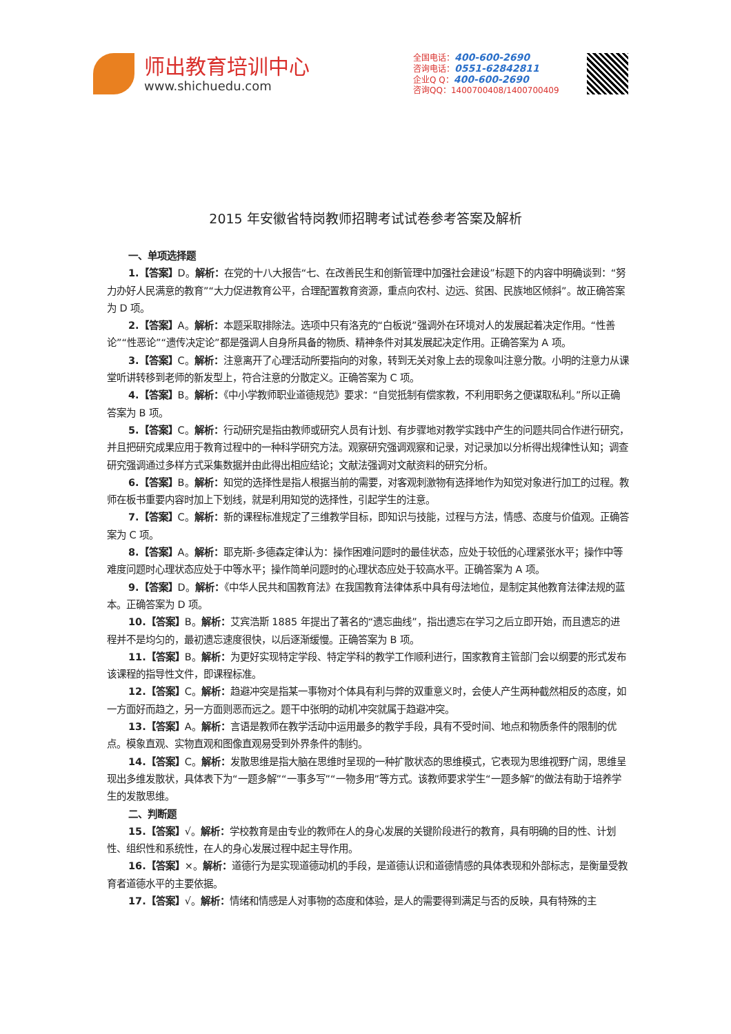师出教育培训中心
www.shichuedu.com
全国电话：400-600-2690
咨询电话：0551-62842811
企业Q Q：400-600-2690
咨询QQ：1400700408/1400700409
2015 年安徽省特岗教师招聘考试试卷参考答案及解析
一、单项选择题
1.【答案】D。解析：在党的十八大报告“七、在改善民生和创新管理中加强社会建设”标题下的内容中明确谈到：“努力办好人民满意的教育”“大力促进教育公平，合理配置教育资源，重点向农村、边远、贫困、民族地区倾斜”。故正确答案为 D 项。
2.【答案】A。解析：本题采取排除法。选项中只有洛克的“白板说”强调外在环境对人的发展起着决定作用。“性善论”“性恶论”“遗传决定论”都是强调人自身所具备的物质、精神条件对其发展起决定作用。正确答案为 A 项。
3.【答案】C。解析：注意离开了心理活动所要指向的对象，转到无关对象上去的现象叫注意分散。小明的注意力从课堂听讲转移到老师的新发型上，符合注意的分散定义。正确答案为 C 项。
4.【答案】B。解析：《中小学教师职业道德规范》要求：“自觉抵制有偿家教，不利用职务之便谋取私利。”所以正确答案为 B 项。
5.【答案】C。解析：行动研究是指由教师或研究人员有计划、有步骤地对教学实践中产生的问题共同合作进行研究，并且把研究成果应用于教育过程中的一种科学研究方法。观察研究强调观察和记录，对记录加以分析得出规律性认知；调查研究强调通过多样方式采集数据并由此得出相应结论；文献法强调对文献资料的研究分析。
6.【答案】B。解析：知觉的选择性是指人根据当前的需要，对客观刺激物有选择地作为知觉对象进行加工的过程。教师在板书重要内容时加上下划线，就是利用知觉的选择性，引起学生的注意。
7.【答案】C。解析：新的课程标准规定了三维教学目标，即知识与技能，过程与方法，情感、态度与价值观。正确答案为 C 项。
8.【答案】A。解析：耶克斯-多德森定律认为：操作困难问题时的最佳状态，应处于较低的心理紧张水平；操作中等难度问题时心理状态应处于中等水平；操作简单问题时的心理状态应处于较高水平。正确答案为 A 项。
9.【答案】D。解析：《中华人民共和国教育法》在我国教育法律体系中具有母法地位，是制定其他教育法律法规的蓝本。正确答案为 D 项。
10.【答案】B。解析：艾宾浩斯 1885 年提出了著名的“遗忘曲线”，指出遗忘在学习之后立即开始，而且遗忘的进程并不是均匀的，最初遗忘速度很快，以后逐渐缓慢。正确答案为 B 项。
11.【答案】B。解析：为更好实现特定学段、特定学科的教学工作顺利进行，国家教育主管部门会以纲要的形式发布该课程的指导性文件，即课程标准。
12.【答案】C。解析：趋避冲突是指某一事物对个体具有利与弊的双重意义时，会使人产生两种截然相反的态度，如一方面好而趋之，另一方面则恶而远之。题干中张明的动机冲突就属于趋避冲突。
13.【答案】A。解析：言语是教师在教学活动中运用最多的教学手段，具有不受时间、地点和物质条件的限制的优点。模象直观、实物直观和图像直观易受到外界条件的制约。
14.【答案】C。解析：发散思维是指大脑在思维时呈现的一种扩散状态的思维模式，它表现为思维视野广阔，思维呈现出多维发散状，具体表下为“一题多解”“一事多写”“一物多用”等方式。该教师要求学生“一题多解”的做法有助于培养学生的发散思维。
二、判断题
15.【答案】√。解析：学校教育是由专业的教师在人的身心发展的关键阶段进行的教育，具有明确的目的性、计划性、组织性和系统性，在人的身心发展过程中起主导作用。
16.【答案】×。解析：道德行为是实现道德动机的手段，是道德认识和道德情感的具体表现和外部标志，是衡量受教育者道德水平的主要依据。
17.【答案】√。解析：情绪和情感是人对事物的态度和体验，是人的需要得到满足与否的反映，具有特殊的主